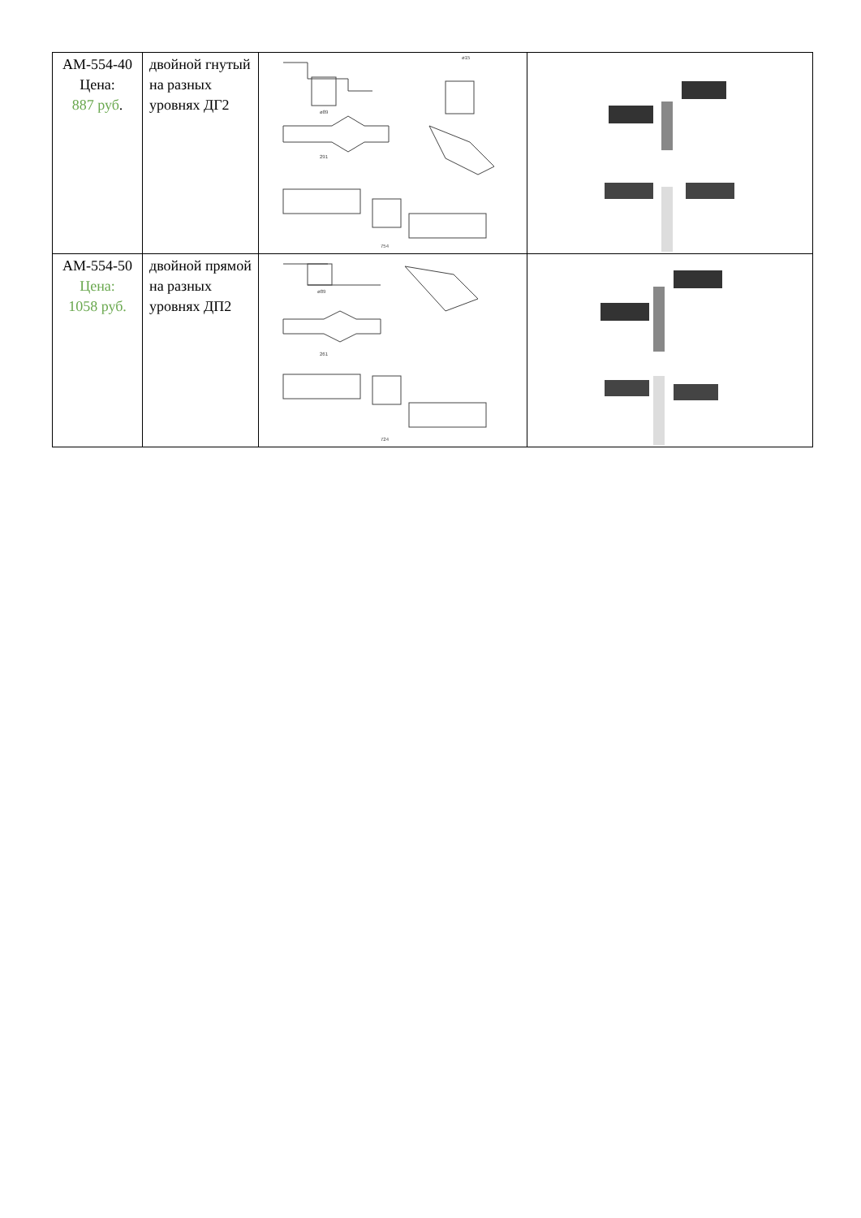| АМ-554-40 Цена: 887 руб . | двойной гнутый на разных уровнях ДГ2 | ø89 ø15 291 754 | |
| АМ-554-50 Цена: 1058 руб. | двойной прямой на разных уровнях ДП2 | ø89 261 724 | |